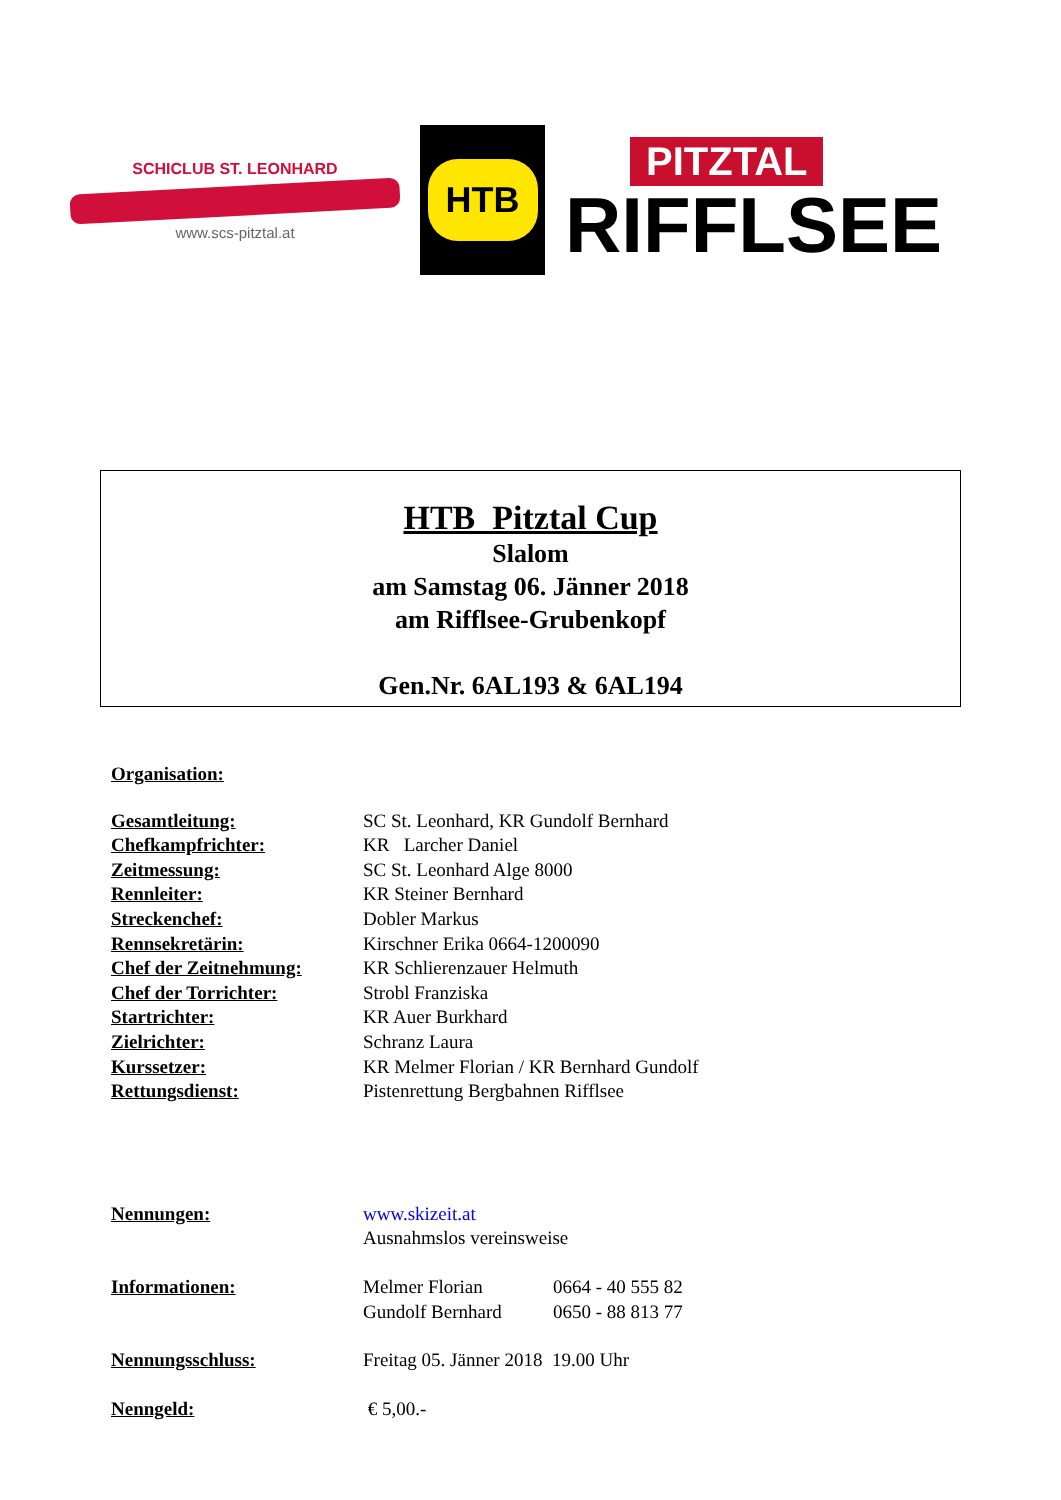SCHICLUB ST. LEONHARD
www.scs-pitztal.at
HTB
PITZTAL
RIFFLSEE
HTB Pitztal Cup
Slalom
am Samstag 06. Jänner 2018
am Rifflsee-Grubenkopf
Gen.Nr. 6AL193 & 6AL194
Organisation:
Gesamtleitung: SC St. Leonhard, KR Gundolf Bernhard
Chefkampfrichter: KR Larcher Daniel
Zeitmessung: SC St. Leonhard Alge 8000
Rennleiter: KR Steiner Bernhard
Streckenchef: Dobler Markus
Rennsekretärin: Kirschner Erika 0664-1200090
Chef der Zeitnehmung: KR Schlierenzauer Helmuth
Chef der Torrichter: Strobl Franziska
Startrichter: KR Auer Burkhard
Zielrichter: Schranz Laura
Kurssetzer: KR Melmer Florian / KR Bernhard Gundolf
Rettungsdienst: Pistenrettung Bergbahnen Rifflsee
Nennungen: www.skizeit.at
Ausnahmslos vereinsweise
Informationen: Melmer Florian
Gundolf Bernhard 0664 - 40 555 82
0650 - 88 813 77
Nennungsschluss: Freitag 05. Jänner 2018 19.00 Uhr
Nenngeld: € 5,00.-